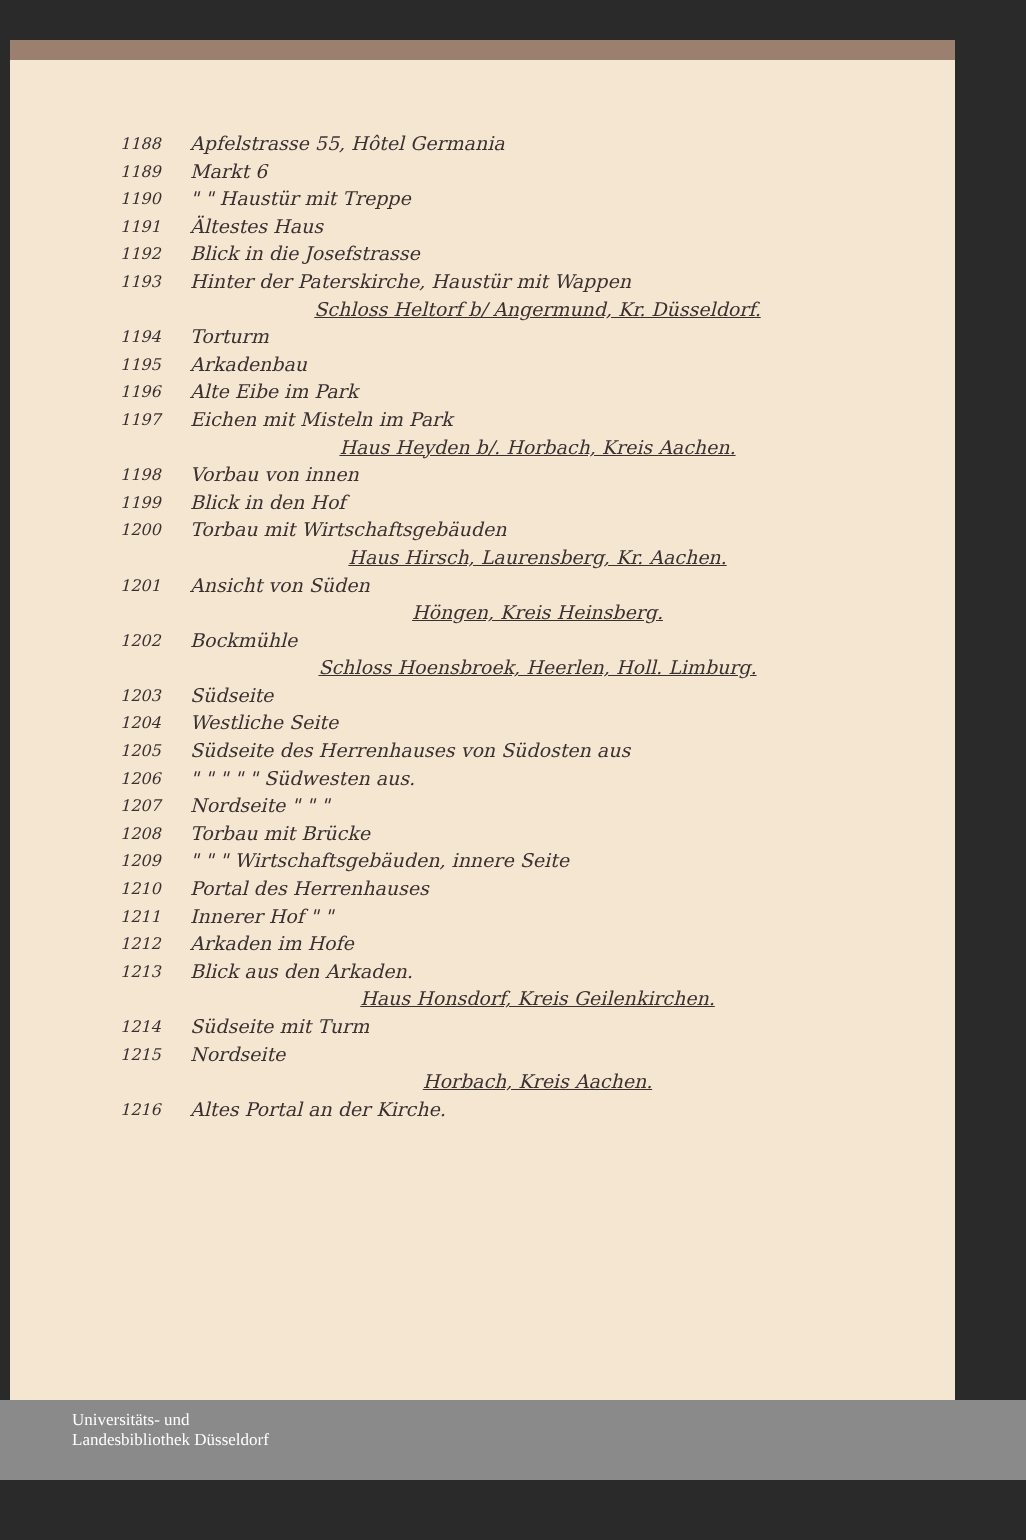1188 Apfelstrasse 55, Hôtel Germania
1189 Markt 6
1190 " " Haustür mit Treppe
1191 Ältestes Haus
1192 Blick in die Josefstrasse
1193 Hinter der Paterskirche, Haustür mit Wappen
Schloss Heltorf b/ Angermund, Kr. Düsseldorf.
1194 Torturm
1195 Arkadenbau
1196 Alte Eibe im Park
1197 Eichen mit Misteln im Park
Haus Heyden b/. Horbach, Kreis Aachen.
1198 Vorbau von innen
1199 Blick in den Hof
1200 Torbau mit Wirtschaftsgebäuden
Haus Hirsch, Laurensberg, Kr. Aachen.
1201 Ansicht von Süden
Höngen, Kreis Heinsberg.
1202 Bockmühle
Schloss Hoensbroek, Heerlen, Holl. Limburg.
1203 Südseite
1204 Westliche Seite
1205 Südseite des Herrenhauses von Südosten aus
1206 " " " " " Südwesten aus.
1207 Nordseite " " "
1208 Torbau mit Brücke
1209 " " " Wirtschaftsgebäuden, innere Seite
1210 Portal des Herrenhauses
1211 Innerer Hof " "
1212 Arkaden im Hofe
1213 Blick aus den Arkaden.
Haus Honsdorf, Kreis Geilenkirchen.
1214 Südseite mit Turm
1215 Nordseite
Horbach, Kreis Aachen.
1216 Altes Portal an der Kirche.
Universitäts- und
Landesbibliothek Düsseldorf